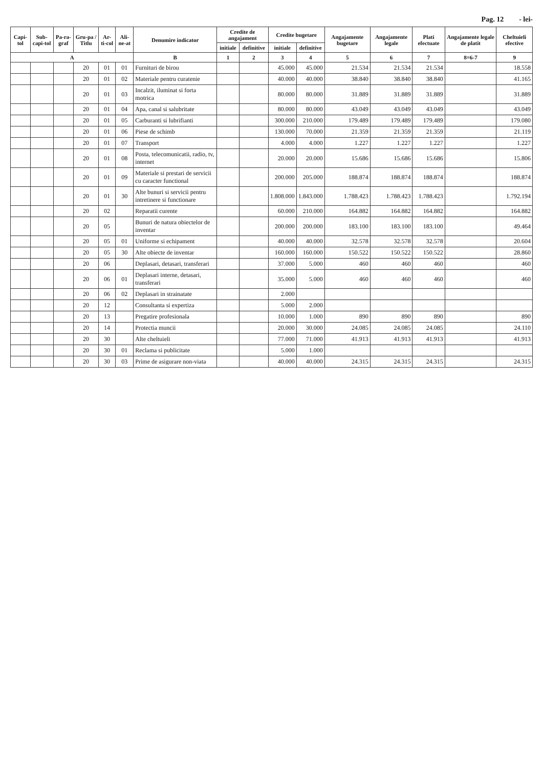Pag. 12 - lei-
| Capi-tol | Sub-capi-tol | Pa-ra-graf | Gru-pa / Titlu | Ar-ti-col | Ali-ne-at | Denumire indicator | Credite de angajament | | Credite bugetare | | Angajamente bugetare | Angajamente legale | Plati efectuate | Angajamente legale de platit | Cheltuieli efective |
| --- | --- | --- | --- | --- | --- | --- | --- | --- | --- | --- | --- | --- | --- | --- | --- |
| | | | | | | | initiale | definitive | initiale | definitive | | | | | |
| A | | | | | | B | 1 | 2 | 3 | 4 | 5 | 6 | 7 | 8=6-7 | 9 |
| | | | 20 | 01 | 01 | Furnituri de birou | | | 45.000 | 45.000 | 21.534 | 21.534 | 21.534 | | 18.558 |
| | | | 20 | 01 | 02 | Materiale pentru curatenie | | | 40.000 | 40.000 | 38.840 | 38.840 | 38.840 | | 41.165 |
| | | | 20 | 01 | 03 | Incalzit, iluminat si forta motrica | | | 80.000 | 80.000 | 31.889 | 31.889 | 31.889 | | 31.889 |
| | | | 20 | 01 | 04 | Apa, canal si salubritate | | | 80.000 | 80.000 | 43.049 | 43.049 | 43.049 | | 43.049 |
| | | | 20 | 01 | 05 | Carburanti si lubrifianti | | | 300.000 | 210.000 | 179.489 | 179.489 | 179.489 | | 179.080 |
| | | | 20 | 01 | 06 | Piese de schimb | | | 130.000 | 70.000 | 21.359 | 21.359 | 21.359 | | 21.119 |
| | | | 20 | 01 | 07 | Transport | | | 4.000 | 4.000 | 1.227 | 1.227 | 1.227 | | 1.227 |
| | | | 20 | 01 | 08 | Posta, telecomunicatii, radio, tv, internet | | | 20.000 | 20.000 | 15.686 | 15.686 | 15.686 | | 15.806 |
| | | | 20 | 01 | 09 | Materiale si prestari de servicii cu caracter functional | | | 200.000 | 205.000 | 188.874 | 188.874 | 188.874 | | 188.874 |
| | | | 20 | 01 | 30 | Alte bunuri si servicii pentru intretinere si functionare | | | 1.808.000 | 1.843.000 | 1.788.423 | 1.788.423 | 1.788.423 | | 1.792.194 |
| | | | 20 | 02 | | Reparatii curente | | | 60.000 | 210.000 | 164.882 | 164.882 | 164.882 | | 164.882 |
| | | | 20 | 05 | | Bunuri de natura obiectelor de inventar | | | 200.000 | 200.000 | 183.100 | 183.100 | 183.100 | | 49.464 |
| | | | 20 | 05 | 01 | Uniforme si echipament | | | 40.000 | 40.000 | 32.578 | 32.578 | 32.578 | | 20.604 |
| | | | 20 | 05 | 30 | Alte obiecte de inventar | | | 160.000 | 160.000 | 150.522 | 150.522 | 150.522 | | 28.860 |
| | | | 20 | 06 | | Deplasari, detasari, transferari | | | 37.000 | 5.000 | 460 | 460 | 460 | | 460 |
| | | | 20 | 06 | 01 | Deplasari interne, detasari, transferari | | | 35.000 | 5.000 | 460 | 460 | 460 | | 460 |
| | | | 20 | 06 | 02 | Deplasari in strainatate | | | 2.000 | | | | | | |
| | | | 20 | 12 | | Consultanta si expertiza | | | 5.000 | 2.000 | | | | | |
| | | | 20 | 13 | | Pregatire profesionala | | | 10.000 | 1.000 | 890 | 890 | 890 | | 890 |
| | | | 20 | 14 | | Protectia muncii | | | 20.000 | 30.000 | 24.085 | 24.085 | 24.085 | | 24.110 |
| | | | 20 | 30 | | Alte cheltuieli | | | 77.000 | 71.000 | 41.913 | 41.913 | 41.913 | | 41.913 |
| | | | 20 | 30 | 01 | Reclama si publicitate | | | 5.000 | 1.000 | | | | | |
| | | | 20 | 30 | 03 | Prime de asigurare non-viata | | | 40.000 | 40.000 | 24.315 | 24.315 | 24.315 | | 24.315 |